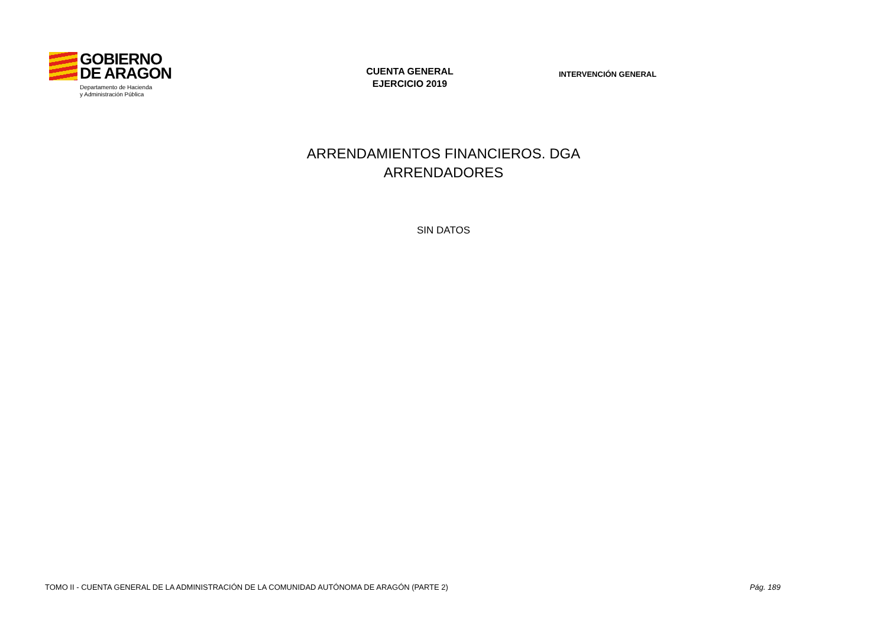GOBIERNO
DE ARAGON
Departamento de Hacienda
y Administración Pública
CUENTA GENERAL
EJERCICIO 2019
INTERVENCIÓN GENERAL
ARRENDAMIENTOS FINANCIEROS. DGA
ARRENDADORES
SIN DATOS
TOMO II - CUENTA GENERAL DE LA ADMINISTRACIÓN DE LA COMUNIDAD AUTÓNOMA DE ARAGÓN (PARTE 2) Pág. 189